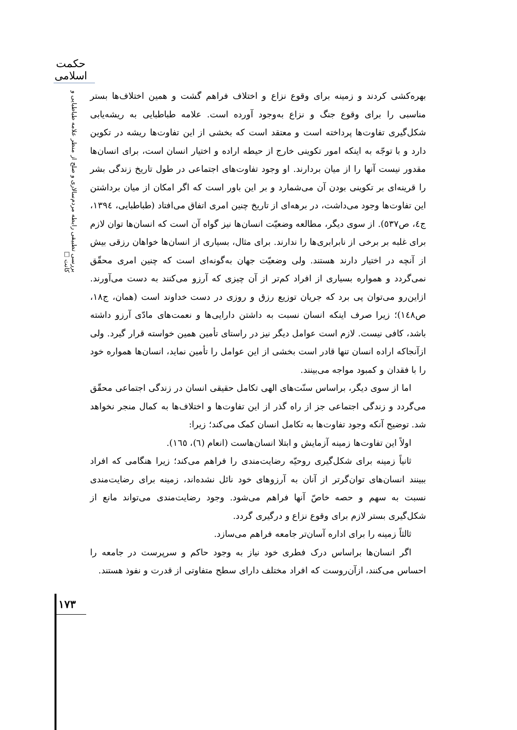حکمت اسلامی
بررسی تطبیقی رابطه مردم‌سالاری و صلح از منظر علامه طباطبایی و کانت □
بهره‌کشی کردند و زمینه برای وقوع نزاع و اختلاف فراهم گشت و همین اختلاف‌ها بستر مناسبی را برای وقوع جنگ و نزاع به‌وجود آورده است. علامه طباطبایی به ریشه‌یابی شکل‌گیری تفاوت‌ها پرداخته است و معتقد است که بخشی از این تفاوت‌ها ریشه در تکوین دارد و با توجّه به اینکه امور تکوینی خارج از حیطه اراده و اختیار انسان است، برای انسان‌ها مقدور نیست آنها را از میان بردارند. او وجود تفاوت‌های اجتماعی در طول تاریخ زندگی بشر را قرینه‌ای بر تکوینی بودن آن می‌شمارد و بر این باور است که اگر امکان از میان برداشتن این تفاوت‌ها وجود می‌داشت، در برهه‌ای از تاریخ چنین امری اتفاق می‌افتاد (طباطبایی، ۱۳۹٤، ج٤، ص٥٣۷). از سوی دیگر، مطالعه وضعیّت انسان‌ها نیز گواه آن است که انسان‌ها توان لازم برای غلبه بر برخی از نابرابری‌ها را ندارند. برای مثال، بسیاری از انسان‌ها خواهان رزقی بیش از آنچه در اختیار دارند هستند. ولی وضعیّت جهان به‌گونه‌ای است که چنین امری محقّق نمی‌گردد و همواره بسیاری از افراد کم‌تر از آن چیزی که آرزو می‌کنند به دست می‌آورند. ازاین‌رو می‌توان پی برد که جریان توزیع رزق و روزی در دست خداوند است (همان، ج۱۸، ص۱٤۸)؛ زیرا صرف اینکه انسان نسبت به داشتن دارایی‌ها و نعمت‌های مادّی آرزو داشته باشد، کافی نیست. لازم است عوامل دیگر نیز در راستای تأمین همین خواسته قرار گیرد. ولی ازآنجاکه اراده انسان تنها قادر است بخشی از این عوامل را تأمین نماید، انسان‌ها همواره خود را با فقدان و کمبود مواجه می‌بینند.
اما از سوی دیگر، براساس سنّت‌های الهی تکامل حقیقی انسان در زندگی اجتماعی محقّق می‌گردد و زندگی اجتماعی جز از راه گذر از این تفاوت‌ها و اختلاف‌ها به کمال منجر نخواهد شد. توضیح آنکه وجود تفاوت‌ها به تکامل انسان کمک می‌کند؛ زیرا:
اولاً این تفاوت‌ها زمینه آزمایش و ابتلا انسان‌هاست (انعام (٦)، ١٦٥).
ثانیاً زمینه برای شکل‌گیری روحیّه رضایت‌مندی را فراهم می‌کند؛ زیرا هنگامی که افراد ببینند انسان‌های توان‌گرتر از آنان به آرزوهای خود نائل نشده‌اند، زمینه برای رضایت‌مندی نسبت به سهم و حصه خاصّ آنها فراهم می‌شود. وجود رضایت‌مندی می‌تواند مانع از شکل‌گیری بستر لازم برای وقوع نزاع و درگیری گردد.
ثالثاً زمینه را برای اداره آسان‌تر جامعه فراهم می‌سازد.
اگر انسان‌ها براساس درک فطری خود نیاز به وجود حاکم و سرپرست در جامعه را احساس می‌کنند، ازآن‌روست که افراد مختلف دارای سطح متفاوتی از قدرت و نفوذ هستند.
۱۷۳